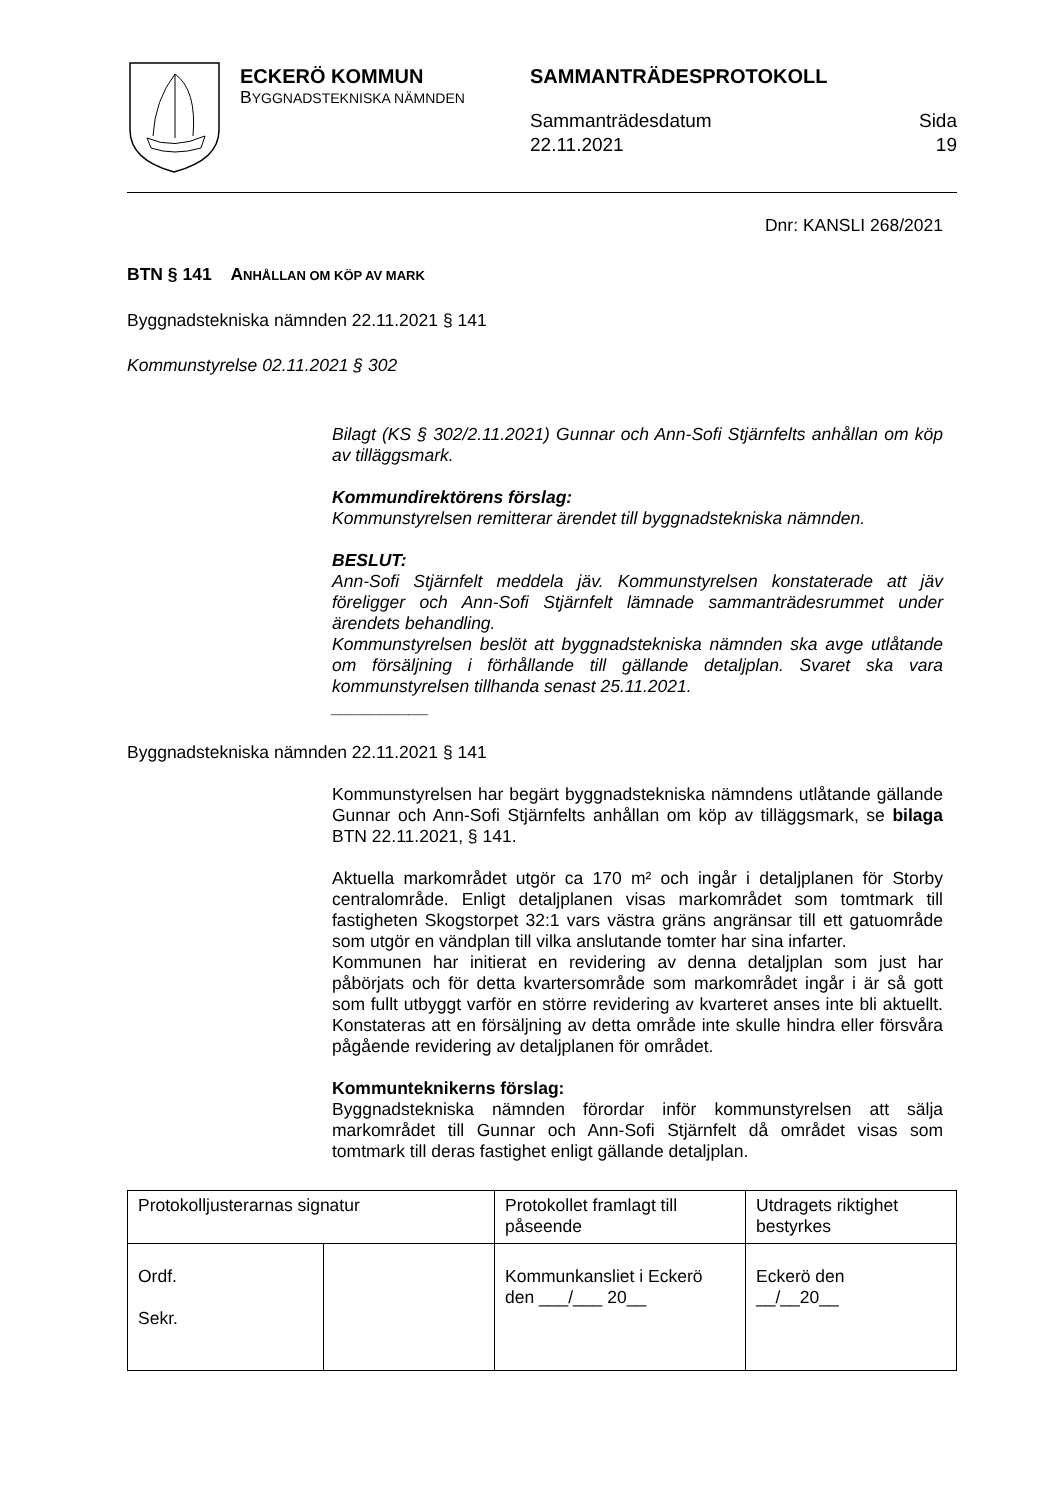ECKERÖ KOMMUN
BYGGNADSTEKNISKA NÄMNDEN
SAMMANTRÄDESPROTOKOLL
Sammanträdesdatum
22.11.2021
Sida
19
Dnr: KANSLI 268/2021
BTN § 141 ANHÅLLAN OM KÖP AV MARK
Byggnadstekniska nämnden 22.11.2021 § 141
Kommunstyrelse 02.11.2021 § 302
Bilagt (KS § 302/2.11.2021) Gunnar och Ann-Sofi Stjärnfelts anhållan om köp av tilläggsmark.
Kommundirektörens förslag:
Kommunstyrelsen remitterar ärendet till byggnadstekniska nämnden.
BESLUT:
Ann-Sofi Stjärnfelt meddela jäv. Kommunstyrelsen konstaterade att jäv föreligger och Ann-Sofi Stjärnfelt lämnade sammanträdesrummet under ärendets behandling.
Kommunstyrelsen beslöt att byggnadstekniska nämnden ska avge utlåtande om försäljning i förhållande till gällande detaljplan. Svaret ska vara kommunstyrelsen tillhanda senast 25.11.2021.
__________
Byggnadstekniska nämnden 22.11.2021 § 141
Kommunstyrelsen har begärt byggnadstekniska nämndens utlåtande gällande Gunnar och Ann-Sofi Stjärnfelts anhållan om köp av tilläggsmark, se bilaga BTN 22.11.2021, § 141.
Aktuella markområdet utgör ca 170 m² och ingår i detaljplanen för Storby centralområde. Enligt detaljplanen visas markområdet som tomtmark till fastigheten Skogstorpet 32:1 vars västra gräns angränsar till ett gatuområde som utgör en vändplan till vilka anslutande tomter har sina infarter.
Kommunen har initierat en revidering av denna detaljplan som just har påbörjats och för detta kvartersområde som markområdet ingår i är så gott som fullt utbyggt varför en större revidering av kvarteret anses inte bli aktuellt. Konstateras att en försäljning av detta område inte skulle hindra eller försvåra pågående revidering av detaljplanen för området.
Kommunteknikerns förslag:
Byggnadstekniska nämnden förordar inför kommunstyrelsen att sälja markområdet till Gunnar och Ann-Sofi Stjärnfelt då området visas som tomtmark till deras fastighet enligt gällande detaljplan.
| Protokolljusterarnas signatur | | Protokollet framlagt till påseende | Utdragets riktighet bestyrkes |
| Ordf. Sekr. | | Kommunkansliet i Eckerö den ___/___ 20__ | Eckerö den __/__20__ |